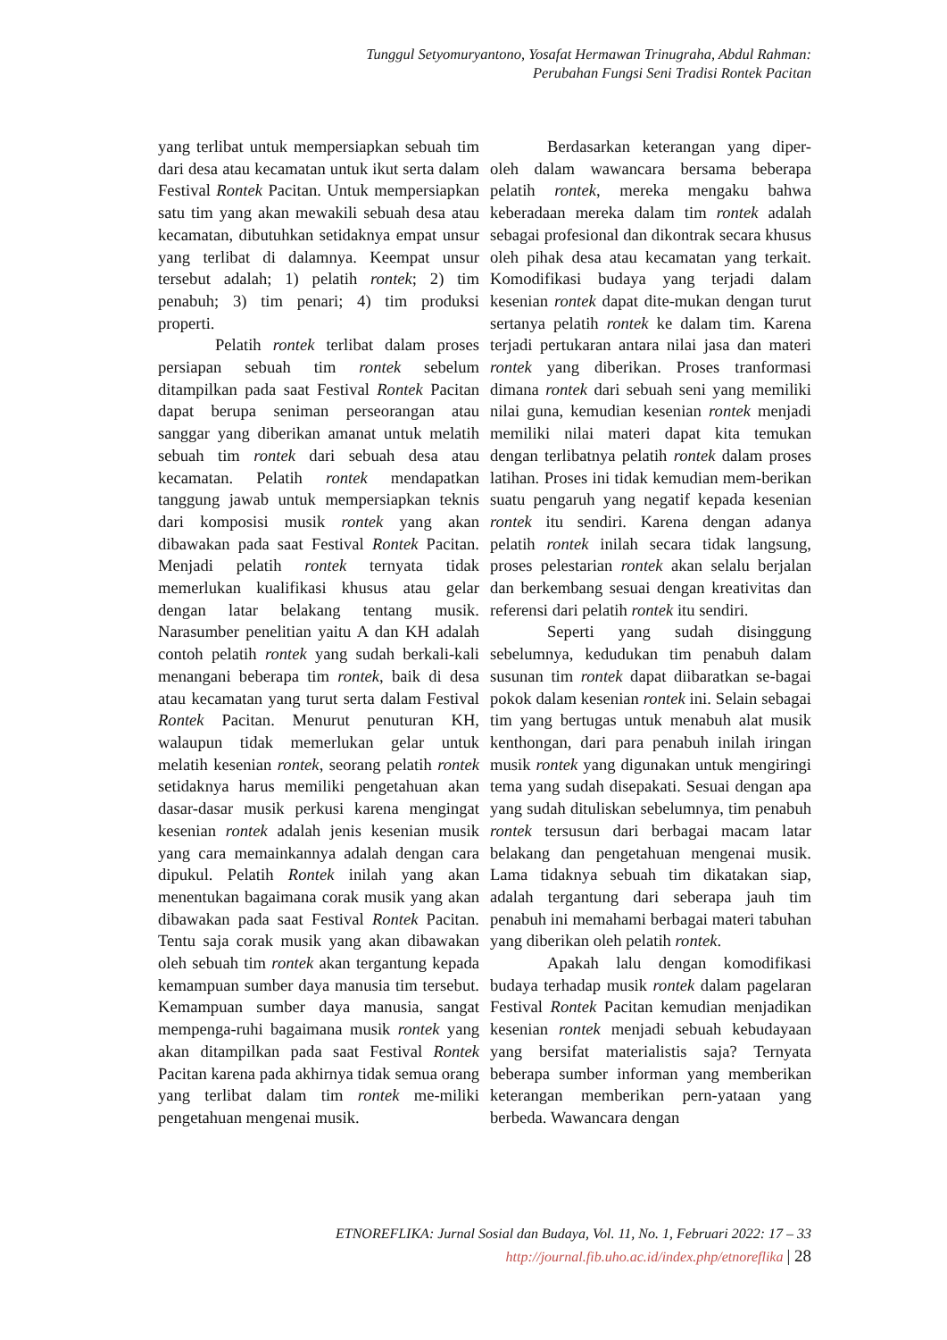Tunggul Setyomuryantono, Yosafat Hermawan Trinugraha, Abdul Rahman:
Perubahan Fungsi Seni Tradisi Rontek Pacitan
yang terlibat untuk mempersiapkan sebuah tim dari desa atau kecamatan untuk ikut serta dalam Festival Rontek Pacitan. Untuk mempersiapkan satu tim yang akan mewakili sebuah desa atau kecamatan, dibutuhkan setidaknya empat unsur yang terlibat di dalamnya. Keempat unsur tersebut adalah; 1) pelatih rontek; 2) tim penabuh; 3) tim penari; 4) tim produksi properti.
Pelatih rontek terlibat dalam proses persiapan sebuah tim rontek sebelum ditampilkan pada saat Festival Rontek Pacitan dapat berupa seniman perseorangan atau sanggar yang diberikan amanat untuk melatih sebuah tim rontek dari sebuah desa atau kecamatan. Pelatih rontek mendapatkan tanggung jawab untuk mempersiapkan teknis dari komposisi musik rontek yang akan dibawakan pada saat Festival Rontek Pacitan. Menjadi pelatih rontek ternyata tidak memerlukan kualifikasi khusus atau gelar dengan latar belakang tentang musik. Narasumber penelitian yaitu A dan KH adalah contoh pelatih rontek yang sudah berkali-kali menangani beberapa tim rontek, baik di desa atau kecamatan yang turut serta dalam Festival Rontek Pacitan. Menurut penuturan KH, walaupun tidak memerlukan gelar untuk melatih kesenian rontek, seorang pelatih rontek setidaknya harus memiliki pengetahuan akan dasar-dasar musik perkusi karena mengingat kesenian rontek adalah jenis kesenian musik yang cara memainkannya adalah dengan cara dipukul. Pelatih Rontek inilah yang akan menentukan bagaimana corak musik yang akan dibawakan pada saat Festival Rontek Pacitan. Tentu saja corak musik yang akan dibawakan oleh sebuah tim rontek akan tergantung kepada kemampuan sumber daya manusia tim tersebut. Kemampuan sumber daya manusia, sangat mempenga-ruhi bagaimana musik rontek yang akan ditampilkan pada saat Festival Rontek Pacitan karena pada akhirnya tidak semua orang yang terlibat dalam tim rontek me-miliki pengetahuan mengenai musik.
Berdasarkan keterangan yang diper-oleh dalam wawancara bersama beberapa pelatih rontek, mereka mengaku bahwa keberadaan mereka dalam tim rontek adalah sebagai profesional dan dikontrak secara khusus oleh pihak desa atau kecamatan yang terkait. Komodifikasi budaya yang terjadi dalam kesenian rontek dapat dite-mukan dengan turut sertanya pelatih rontek ke dalam tim. Karena terjadi pertukaran antara nilai jasa dan materi rontek yang diberikan. Proses tranformasi dimana rontek dari sebuah seni yang memiliki nilai guna, kemudian kesenian rontek menjadi memiliki nilai materi dapat kita temukan dengan terlibatnya pelatih rontek dalam proses latihan. Proses ini tidak kemudian mem-berikan suatu pengaruh yang negatif kepada kesenian rontek itu sendiri. Karena dengan adanya pelatih rontek inilah secara tidak langsung, proses pelestarian rontek akan selalu berjalan dan berkembang sesuai dengan kreativitas dan referensi dari pelatih rontek itu sendiri.
Seperti yang sudah disinggung sebelumnya, kedudukan tim penabuh dalam susunan tim rontek dapat diibaratkan se-bagai pokok dalam kesenian rontek ini. Selain sebagai tim yang bertugas untuk menabuh alat musik kenthongan, dari para penabuh inilah iringan musik rontek yang digunakan untuk mengiringi tema yang sudah disepakati. Sesuai dengan apa yang sudah dituliskan sebelumnya, tim penabuh rontek tersusun dari berbagai macam latar belakang dan pengetahuan mengenai musik. Lama tidaknya sebuah tim dikatakan siap, adalah tergantung dari seberapa jauh tim penabuh ini memahami berbagai materi tabuhan yang diberikan oleh pelatih rontek.
Apakah lalu dengan komodifikasi budaya terhadap musik rontek dalam pagelaran Festival Rontek Pacitan kemudian menjadikan kesenian rontek menjadi sebuah kebudayaan yang bersifat materialistis saja? Ternyata beberapa sumber informan yang memberikan keterangan memberikan pern-yataan yang berbeda. Wawancara dengan
ETNOREFLIKA: Jurnal Sosial dan Budaya, Vol. 11, No. 1, Februari 2022: 17 – 33
http://journal.fib.uho.ac.id/index.php/etnoreflika | 28